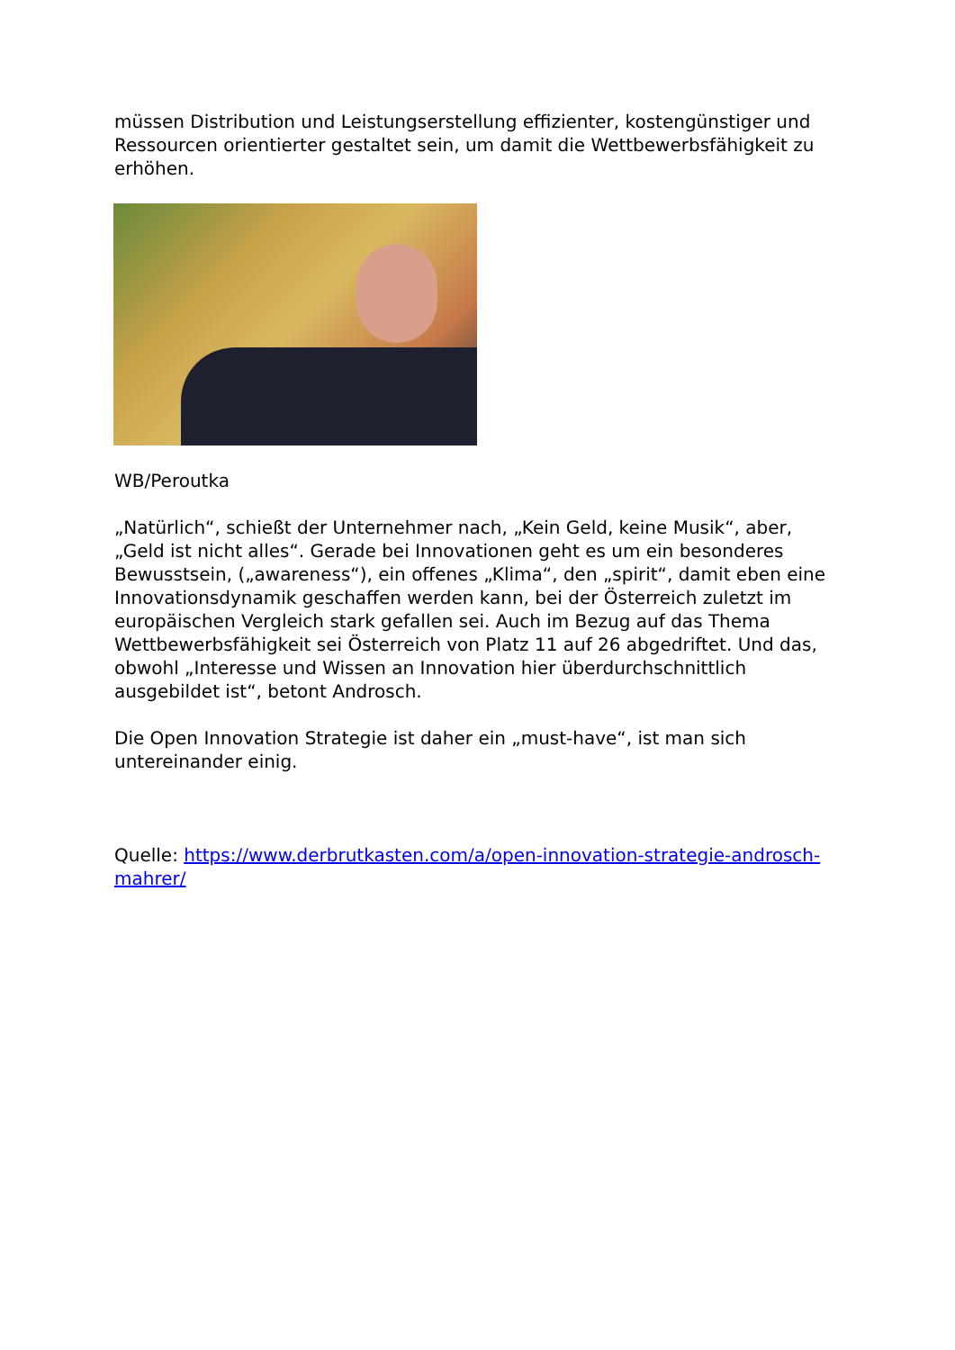müssen Distribution und Leistungserstellung effizienter, kostengünstiger und Ressourcen orientierter gestaltet sein, um damit die Wettbewerbsfähigkeit zu erhöhen.
WB/Peroutka
„Natürlich“, schießt der Unternehmer nach, „Kein Geld, keine Musik“, aber, „Geld ist nicht alles“. Gerade bei Innovationen geht es um ein besonderes Bewusstsein, („awareness“), ein offenes „Klima“, den „spirit“, damit eben eine Innovationsdynamik geschaffen werden kann, bei der Österreich zuletzt im europäischen Vergleich stark gefallen sei. Auch im Bezug auf das Thema Wettbewerbsfähigkeit sei Österreich von Platz 11 auf 26 abgedriftet. Und das, obwohl „Interesse und Wissen an Innovation hier überdurchschnittlich ausgebildet ist“, betont Androsch.
Die Open Innovation Strategie ist daher ein „must-have“, ist man sich untereinander einig.
Quelle: https://www.derbrutkasten.com/a/open-innovation-strategie-androsch-mahrer/